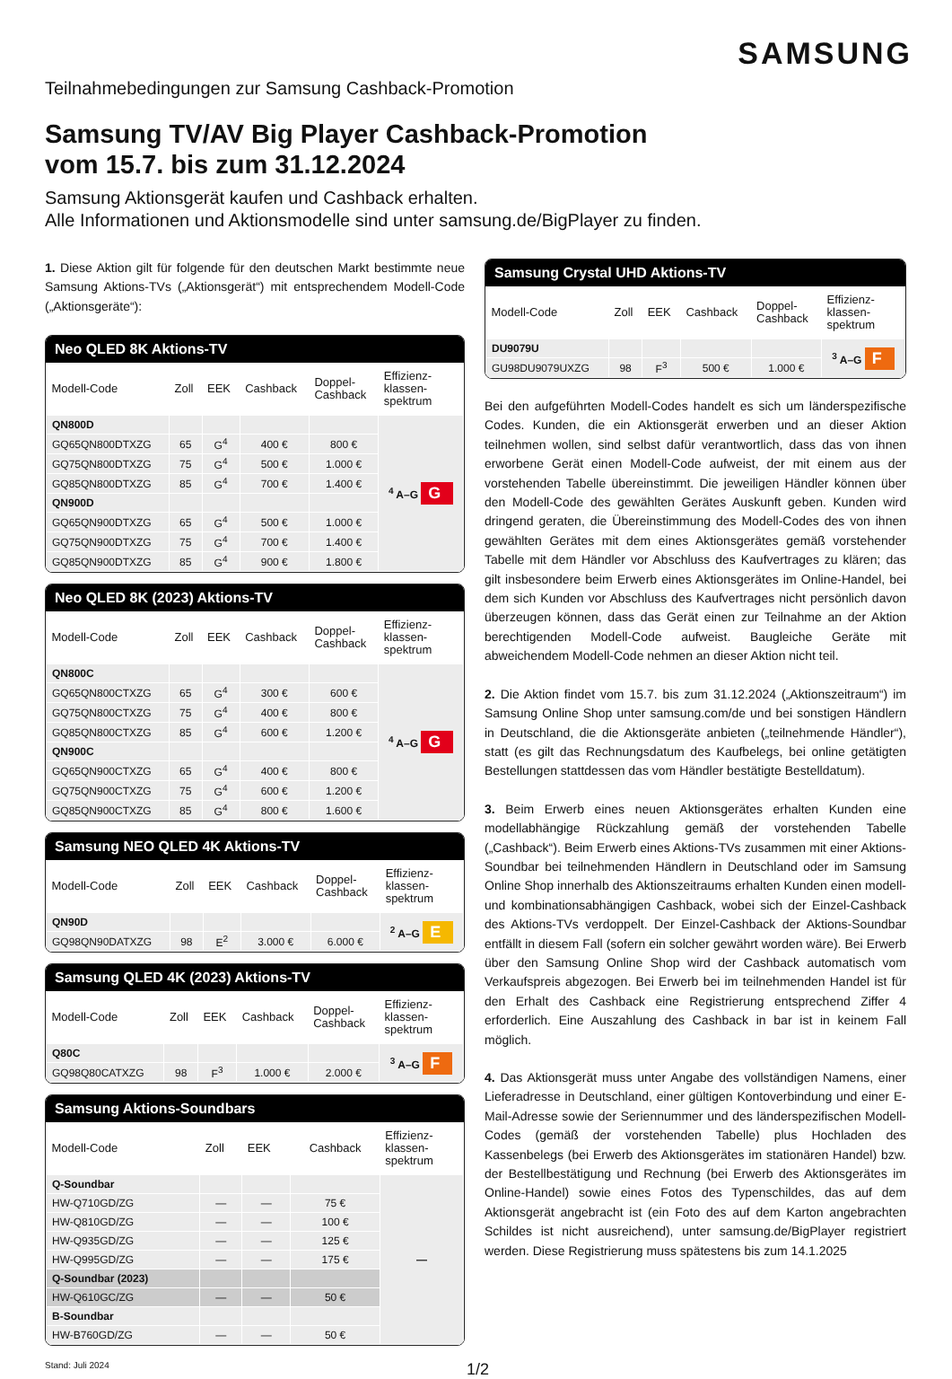SAMSUNG
Teilnahmebedingungen zur Samsung Cashback-Promotion
Samsung TV/AV Big Player Cashback-Promotion
vom 15.7. bis zum 31.12.2024
Samsung Aktionsgerät kaufen und Cashback erhalten.
Alle Informationen und Aktionsmodelle sind unter samsung.de/BigPlayer zu finden.
1. Diese Aktion gilt für folgende für den deutschen Markt bestimmte neue Samsung Aktions-TVs („Aktionsgerät“) mit entsprechendem Modell-Code („Aktionsgeräte“):
Neo QLED 8K Aktions-TV
| Modell-Code | Zoll | EEK | Cashback | Doppel- Cashback | Effizienz- klassen- spektrum |
| --- | --- | --- | --- | --- | --- |
| QN800D | | | | | <sup>4</sup> A–G G |
| GQ65QN800DTXZG | 65 | G<sup>4</sup> | 400 € | 800 € | |
| GQ75QN800DTXZG | 75 | G<sup>4</sup> | 500 € | 1.000 € | |
| GQ85QN800DTXZG | 85 | G<sup>4</sup> | 700 € | 1.400 € | |
| QN900D | | | | | |
| GQ65QN900DTXZG | 65 | G<sup>4</sup> | 500 € | 1.000 € | |
| GQ75QN900DTXZG | 75 | G<sup>4</sup> | 700 € | 1.400 € | |
| GQ85QN900DTXZG | 85 | G<sup>4</sup> | 900 € | 1.800 € | |
Neo QLED 8K (2023) Aktions-TV
| Modell-Code | Zoll | EEK | Cashback | Doppel- Cashback | Effizienz- klassen- spektrum |
| --- | --- | --- | --- | --- | --- |
| QN800C | | | | | <sup>4</sup> A–G G |
| GQ65QN800CTXZG | 65 | G<sup>4</sup> | 300 € | 600 € | |
| GQ75QN800CTXZG | 75 | G<sup>4</sup> | 400 € | 800 € | |
| GQ85QN800CTXZG | 85 | G<sup>4</sup> | 600 € | 1.200 € | |
| QN900C | | | | | |
| GQ65QN900CTXZG | 65 | G<sup>4</sup> | 400 € | 800 € | |
| GQ75QN900CTXZG | 75 | G<sup>4</sup> | 600 € | 1.200 € | |
| GQ85QN900CTXZG | 85 | G<sup>4</sup> | 800 € | 1.600 € | |
Samsung NEO QLED 4K Aktions-TV
| Modell-Code | Zoll | EEK | Cashback | Doppel- Cashback | Effizienz- klassen- spektrum |
| --- | --- | --- | --- | --- | --- |
| QN90D | | | | | <sup>2</sup> A–G E |
| GQ98QN90DATXZG | 98 | E<sup>2</sup> | 3.000 € | 6.000 € | |
Samsung QLED 4K (2023) Aktions-TV
| Modell-Code | Zoll | EEK | Cashback | Doppel- Cashback | Effizienz- klassen- spektrum |
| --- | --- | --- | --- | --- | --- |
| Q80C | | | | | <sup>3</sup> A–G F |
| GQ98Q80CATXZG | 98 | F<sup>3</sup> | 1.000 € | 2.000 € | |
Samsung Aktions-Soundbars
| Modell-Code | Zoll | EEK | Cashback | Effizienz- klassen- spektrum |
| --- | --- | --- | --- | --- |
| Q-Soundbar | | | | — |
| HW-Q710GD/ZG | — | — | 75 € | |
| HW-Q810GD/ZG | — | — | 100 € | |
| HW-Q935GD/ZG | — | — | 125 € | |
| HW-Q995GD/ZG | — | — | 175 € | |
| Q-Soundbar (2023) | | | | |
| HW-Q610GC/ZG | — | — | 50 € | |
| B-Soundbar | | | | |
| HW-B760GD/ZG | — | — | 50 € | |
Samsung Crystal UHD Aktions-TV
| Modell-Code | Zoll | EEK | Cashback | Doppel- Cashback | Effizienz- klassen- spektrum |
| --- | --- | --- | --- | --- | --- |
| DU9079U | | | | | <sup>3</sup> A–G F |
| GU98DU9079UXZG | 98 | F<sup>3</sup> | 500 € | 1.000 € | |
Bei den aufgeführten Modell-Codes handelt es sich um länderspezifische Codes. Kunden, die ein Aktionsgerät erwerben und an dieser Aktion teilnehmen wollen, sind selbst dafür verantwortlich, dass das von ihnen erworbene Gerät einen Modell-Code aufweist, der mit einem aus der vorstehenden Tabelle übereinstimmt. Die jeweiligen Händler können über den Modell-Code des gewählten Gerätes Auskunft geben. Kunden wird dringend geraten, die Übereinstimmung des Modell-Codes des von ihnen gewählten Gerätes mit dem eines Aktionsgerätes gemäß vorstehender Tabelle mit dem Händler vor Abschluss des Kaufvertrages zu klären; das gilt insbesondere beim Erwerb eines Aktionsgerätes im Online-Handel, bei dem sich Kunden vor Abschluss des Kaufvertrages nicht persönlich davon überzeugen können, dass das Gerät einen zur Teilnahme an der Aktion berechtigenden Modell-Code aufweist. Baugleiche Geräte mit abweichendem Modell-Code nehmen an dieser Aktion nicht teil.
2. Die Aktion findet vom 15.7. bis zum 31.12.2024 („Aktionszeitraum“) im Samsung Online Shop unter samsung.com/de und bei sonstigen Händlern in Deutschland, die die Aktionsgeräte anbieten („teilnehmende Händler“), statt (es gilt das Rechnungsdatum des Kaufbelegs, bei online getätigten Bestellungen stattdessen das vom Händler bestätigte Bestelldatum).
3. Beim Erwerb eines neuen Aktionsgerätes erhalten Kunden eine modellabhängige Rückzahlung gemäß der vorstehenden Tabelle („Cashback“). Beim Erwerb eines Aktions-TVs zusammen mit einer Aktions-Soundbar bei teilnehmenden Händlern in Deutschland oder im Samsung Online Shop innerhalb des Aktionszeitraums erhalten Kunden einen modell- und kombinationsabhängigen Cashback, wobei sich der Einzel-Cashback des Aktions-TVs verdoppelt. Der Einzel-Cashback der Aktions-Soundbar entfällt in diesem Fall (sofern ein solcher gewährt worden wäre). Bei Erwerb über den Samsung Online Shop wird der Cashback automatisch vom Verkaufspreis abgezogen. Bei Erwerb bei im teilnehmenden Handel ist für den Erhalt des Cashback eine Registrierung entsprechend Ziffer 4 erforderlich. Eine Auszahlung des Cashback in bar ist in keinem Fall möglich.
4. Das Aktionsgerät muss unter Angabe des vollständigen Namens, einer Lieferadresse in Deutschland, einer gültigen Kontoverbindung und einer E-Mail-Adresse sowie der Seriennummer und des länderspezifischen Modell-Codes (gemäß der vorstehenden Tabelle) plus Hochladen des Kassenbelegs (bei Erwerb des Aktionsgerätes im stationären Handel) bzw. der Bestellbestätigung und Rechnung (bei Erwerb des Aktionsgerätes im Online-Handel) sowie eines Fotos des Typenschildes, das auf dem Aktionsgerät angebracht ist (ein Foto des auf dem Karton angebrachten Schildes ist nicht ausreichend), unter samsung.de/BigPlayer registriert werden. Diese Registrierung muss spätestens bis zum 14.1.2025
Stand: Juli 2024 1/2